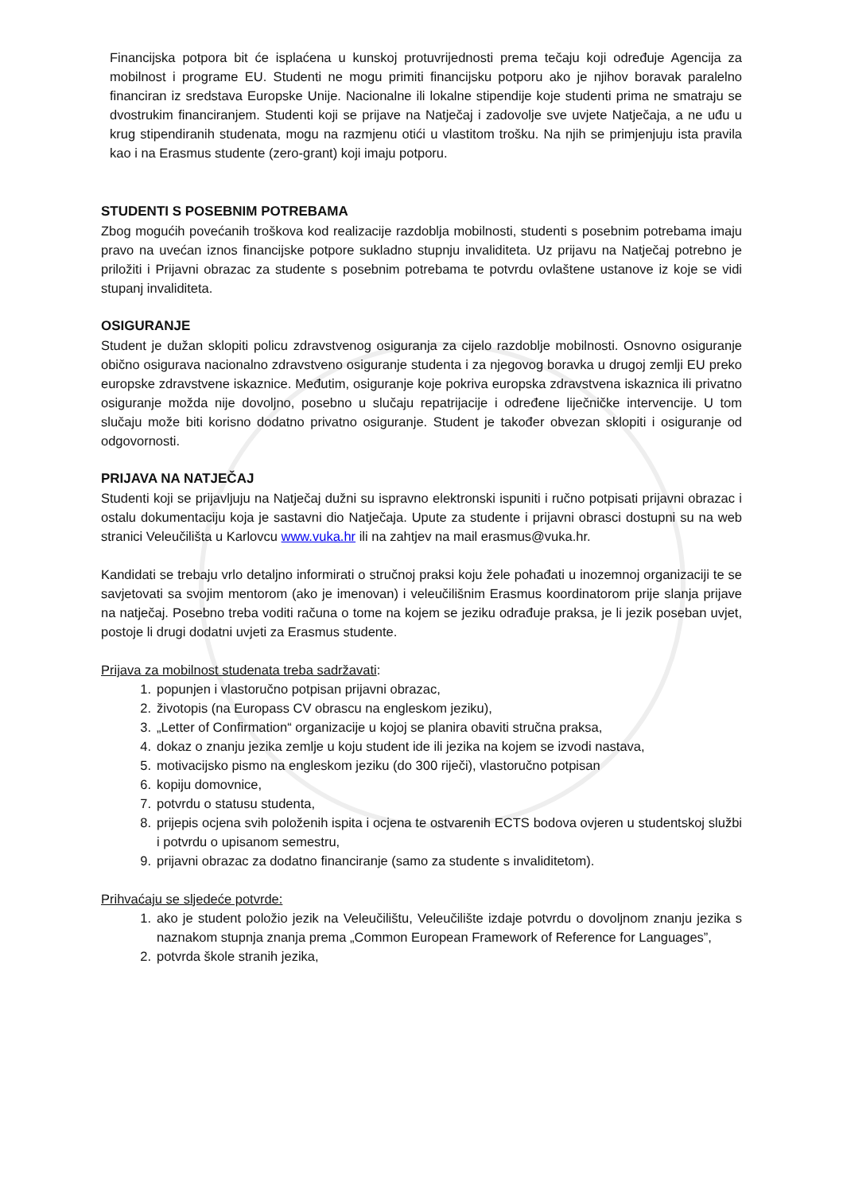Financijska potpora bit će isplaćena u kunskoj protuvrijednosti prema tečaju koji određuje Agencija za mobilnost i programe EU. Studenti ne mogu primiti financijsku potporu ako je njihov boravak paralelno financiran iz sredstava Europske Unije. Nacionalne ili lokalne stipendije koje studenti prima ne smatraju se dvostrukim financiranjem. Studenti koji se prijave na Natječaj i zadovolje sve uvjete Natječaja, a ne uđu u krug stipendiranih studenata, mogu na razmjenu otići u vlastitom trošku. Na njih se primjenjuju ista pravila kao i na Erasmus studente (zero-grant) koji imaju potporu.
STUDENTI S POSEBNIM POTREBAMA
Zbog mogućih povećanih troškova kod realizacije razdoblja mobilnosti, studenti s posebnim potrebama imaju pravo na uvećan iznos financijske potpore sukladno stupnju invaliditeta. Uz prijavu na Natječaj potrebno je priložiti i Prijavni obrazac za studente s posebnim potrebama te potvrdu ovlaštene ustanove iz koje se vidi stupanj invaliditeta.
OSIGURANJE
Student je dužan sklopiti policu zdravstvenog osiguranja za cijelo razdoblje mobilnosti. Osnovno osiguranje obično osigurava nacionalno zdravstveno osiguranje studenta i za njegovog boravka u drugoj zemlji EU preko europske zdravstvene iskaznice. Međutim, osiguranje koje pokriva europska zdravstvena iskaznica ili privatno osiguranje možda nije dovoljno, posebno u slučaju repatrijacije i određene liječničke intervencije. U tom slučaju može biti korisno dodatno privatno osiguranje. Student je također obvezan sklopiti i osiguranje od odgovornosti.
PRIJAVA NA NATJEČAJ
Studenti koji se prijavljuju na Natječaj dužni su ispravno elektronski ispuniti i ručno potpisati prijavni obrazac i ostalu dokumentaciju koja je sastavni dio Natječaja. Upute za studente i prijavni obrasci dostupni su na web stranici Veleučilišta u Karlovcu www.vuka.hr ili na zahtjev na mail erasmus@vuka.hr.
Kandidati se trebaju vrlo detaljno informirati o stručnoj praksi koju žele pohađati u inozemnoj organizaciji te se savjetovati sa svojim mentorom (ako je imenovan) i veleučilišnim Erasmus koordinatorom prije slanja prijave na natječaj. Posebno treba voditi računa o tome na kojem se jeziku odrađuje praksa, je li jezik poseban uvjet, postoje li drugi dodatni uvjeti za Erasmus studente.
Prijava za mobilnost studenata treba sadržavati:
1. popunjen i vlastoručno potpisan prijavni obrazac,
2. životopis (na Europass CV obrascu na engleskom jeziku),
3. „Letter of Confirmation“ organizacije u kojoj se planira obaviti stručna praksa,
4. dokaz o znanju jezika zemlje u koju student ide ili jezika na kojem se izvodi nastava,
5. motivacijsko pismo na engleskom jeziku (do 300 riječi), vlastoručno potpisan
6. kopiju domovnice,
7. potvrdu o statusu studenta,
8. prijepis ocjena svih položenih ispita i ocjena te ostvarenih ECTS bodova ovjeren u studentskoj službi i potvrdu o upisanom semestru,
9. prijavni obrazac za dodatno financiranje (samo za studente s invaliditetom).
Prihvaćaju se sljedeće potvrde:
1. ako je student položio jezik na Veleučilištu, Veleučilište izdaje potvrdu o dovoljnom znanju jezika s naznakom stupnja znanja prema „Common European Framework of Reference for Languages”,
2. potvrda škole stranih jezika,